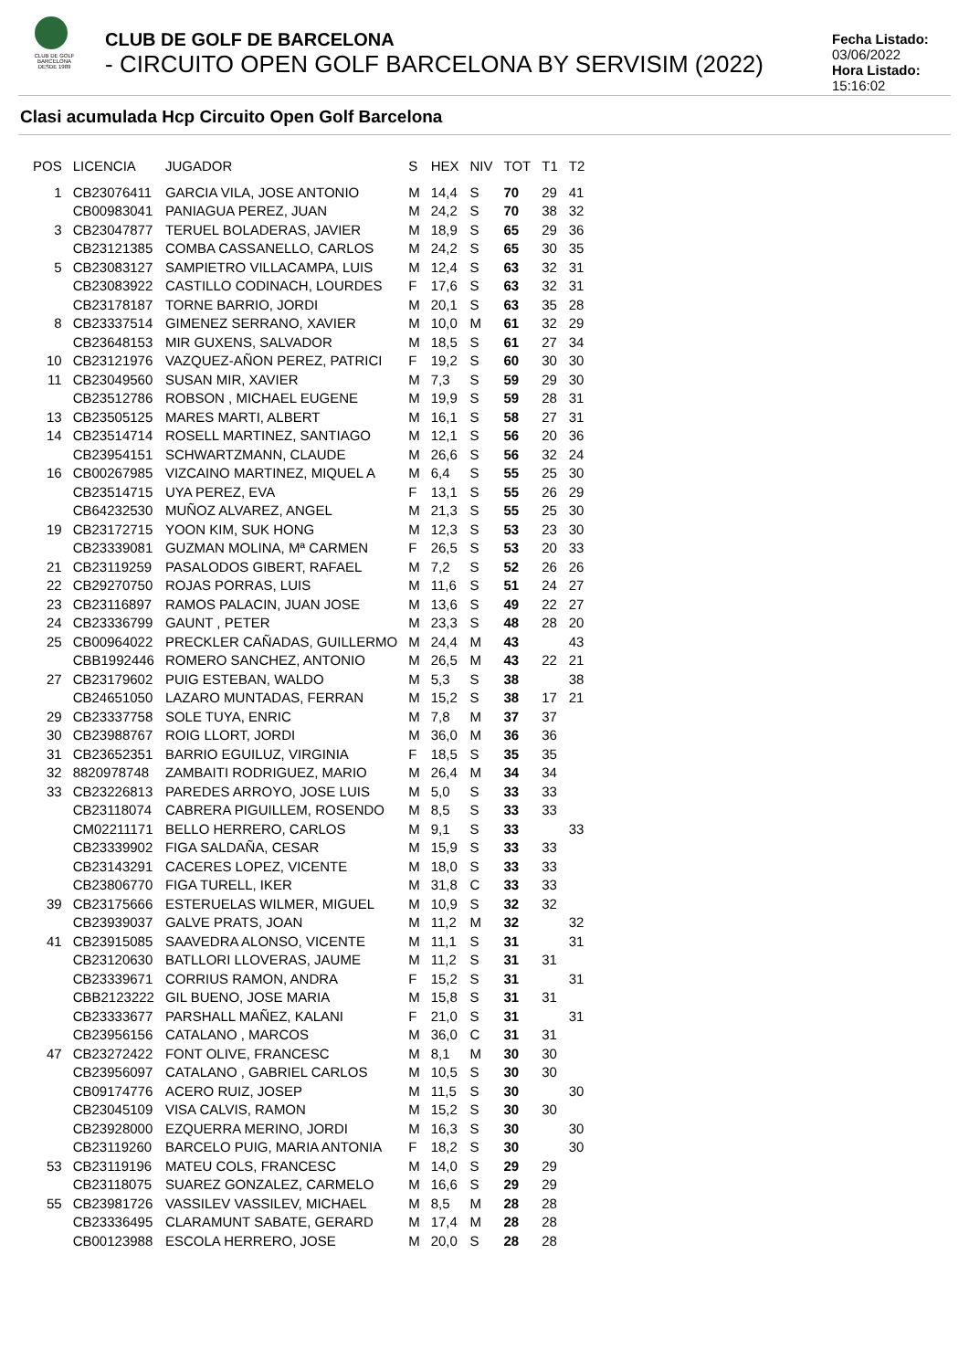CLUB DE GOLF BARCELONA
DESDE 1989
CLUB DE GOLF DE BARCELONA
- CIRCUITO OPEN GOLF BARCELONA BY SERVISIM (2022)
Fecha Listado: 03/06/2022
Hora Listado: 15:16:02
Clasi acumulada Hcp Circuito Open Golf Barcelona
| POS | LICENCIA | JUGADOR | S | HEX | NIV | TOT | T1 | T2 |
| --- | --- | --- | --- | --- | --- | --- | --- | --- |
| 1 | CB23076411 | GARCIA VILA, JOSE ANTONIO | M | 14,4 | S | 70 | 29 | 41 |
| | CB00983041 | PANIAGUA PEREZ, JUAN | M | 24,2 | S | 70 | 38 | 32 |
| 3 | CB23047877 | TERUEL BOLADERAS, JAVIER | M | 18,9 | S | 65 | 29 | 36 |
| | CB23121385 | COMBA CASSANELLO, CARLOS | M | 24,2 | S | 65 | 30 | 35 |
| 5 | CB23083127 | SAMPIETRO VILLACAMPA, LUIS | M | 12,4 | S | 63 | 32 | 31 |
| | CB23083922 | CASTILLO CODINACH, LOURDES | F | 17,6 | S | 63 | 32 | 31 |
| | CB23178187 | TORNE BARRIO, JORDI | M | 20,1 | S | 63 | 35 | 28 |
| 8 | CB23337514 | GIMENEZ SERRANO, XAVIER | M | 10,0 | M | 61 | 32 | 29 |
| | CB23648153 | MIR GUXENS, SALVADOR | M | 18,5 | S | 61 | 27 | 34 |
| 10 | CB23121976 | VAZQUEZ-AÑON PEREZ, PATRICI | F | 19,2 | S | 60 | 30 | 30 |
| 11 | CB23049560 | SUSAN MIR, XAVIER | M | 7,3 | S | 59 | 29 | 30 |
| | CB23512786 | ROBSON , MICHAEL EUGENE | M | 19,9 | S | 59 | 28 | 31 |
| 13 | CB23505125 | MARES MARTI, ALBERT | M | 16,1 | S | 58 | 27 | 31 |
| 14 | CB23514714 | ROSELL MARTINEZ, SANTIAGO | M | 12,1 | S | 56 | 20 | 36 |
| | CB23954151 | SCHWARTZMANN, CLAUDE | M | 26,6 | S | 56 | 32 | 24 |
| 16 | CB00267985 | VIZCAINO MARTINEZ, MIQUEL A | M | 6,4 | S | 55 | 25 | 30 |
| | CB23514715 | UYA PEREZ, EVA | F | 13,1 | S | 55 | 26 | 29 |
| | CB64232530 | MUÑOZ ALVAREZ, ANGEL | M | 21,3 | S | 55 | 25 | 30 |
| 19 | CB23172715 | YOON KIM, SUK HONG | M | 12,3 | S | 53 | 23 | 30 |
| | CB23339081 | GUZMAN MOLINA, Mª CARMEN | F | 26,5 | S | 53 | 20 | 33 |
| 21 | CB23119259 | PASALODOS GIBERT, RAFAEL | M | 7,2 | S | 52 | 26 | 26 |
| 22 | CB29270750 | ROJAS PORRAS, LUIS | M | 11,6 | S | 51 | 24 | 27 |
| 23 | CB23116897 | RAMOS PALACIN, JUAN JOSE | M | 13,6 | S | 49 | 22 | 27 |
| 24 | CB23336799 | GAUNT , PETER | M | 23,3 | S | 48 | 28 | 20 |
| 25 | CB00964022 | PRECKLER CAÑADAS, GUILLERMO | M | 24,4 | M | 43 | | 43 |
| | CBB1992446 | ROMERO SANCHEZ, ANTONIO | M | 26,5 | M | 43 | 22 | 21 |
| 27 | CB23179602 | PUIG ESTEBAN, WALDO | M | 5,3 | S | 38 | | 38 |
| | CB24651050 | LAZARO MUNTADAS, FERRAN | M | 15,2 | S | 38 | 17 | 21 |
| 29 | CB23337758 | SOLE TUYA, ENRIC | M | 7,8 | M | 37 | 37 | |
| 30 | CB23988767 | ROIG LLORT, JORDI | M | 36,0 | M | 36 | 36 | |
| 31 | CB23652351 | BARRIO EGUILUZ, VIRGINIA | F | 18,5 | S | 35 | 35 | |
| 32 | 8820978748 | ZAMBAITI RODRIGUEZ, MARIO | M | 26,4 | M | 34 | 34 | |
| 33 | CB23226813 | PAREDES ARROYO, JOSE LUIS | M | 5,0 | S | 33 | 33 | |
| | CB23118074 | CABRERA PIGUILLEM, ROSENDO | M | 8,5 | S | 33 | 33 | |
| | CM02211171 | BELLO HERRERO, CARLOS | M | 9,1 | S | 33 | | 33 |
| | CB23339902 | FIGA SALDAÑA, CESAR | M | 15,9 | S | 33 | 33 | |
| | CB23143291 | CACERES LOPEZ, VICENTE | M | 18,0 | S | 33 | 33 | |
| | CB23806770 | FIGA TURELL, IKER | M | 31,8 | C | 33 | 33 | |
| 39 | CB23175666 | ESTERUELAS WILMER, MIGUEL | M | 10,9 | S | 32 | 32 | |
| | CB23939037 | GALVE PRATS, JOAN | M | 11,2 | M | 32 | | 32 |
| 41 | CB23915085 | SAAVEDRA ALONSO, VICENTE | M | 11,1 | S | 31 | | 31 |
| | CB23120630 | BATLLORI LLOVERAS, JAUME | M | 11,2 | S | 31 | 31 | |
| | CB23339671 | CORRIUS RAMON, ANDRA | F | 15,2 | S | 31 | | 31 |
| | CBB2123222 | GIL BUENO, JOSE MARIA | M | 15,8 | S | 31 | 31 | |
| | CB23333677 | PARSHALL MAÑEZ, KALANI | F | 21,0 | S | 31 | | 31 |
| | CB23956156 | CATALANO , MARCOS | M | 36,0 | C | 31 | 31 | |
| 47 | CB23272422 | FONT OLIVE, FRANCESC | M | 8,1 | M | 30 | 30 | |
| | CB23956097 | CATALANO , GABRIEL CARLOS | M | 10,5 | S | 30 | 30 | |
| | CB09174776 | ACERO RUIZ, JOSEP | M | 11,5 | S | 30 | | 30 |
| | CB23045109 | VISA CALVIS, RAMON | M | 15,2 | S | 30 | 30 | |
| | CB23928000 | EZQUERRA MERINO, JORDI | M | 16,3 | S | 30 | | 30 |
| | CB23119260 | BARCELO PUIG, MARIA ANTONIA | F | 18,2 | S | 30 | | 30 |
| 53 | CB23119196 | MATEU COLS, FRANCESC | M | 14,0 | S | 29 | 29 | |
| | CB23118075 | SUAREZ GONZALEZ, CARMELO | M | 16,6 | S | 29 | 29 | |
| 55 | CB23981726 | VASSILEV VASSILEV, MICHAEL | M | 8,5 | M | 28 | 28 | |
| | CB23336495 | CLARAMUNT SABATE, GERARD | M | 17,4 | M | 28 | 28 | |
| | CB00123988 | ESCOLA HERRERO, JOSE | M | 20,0 | S | 28 | 28 | |